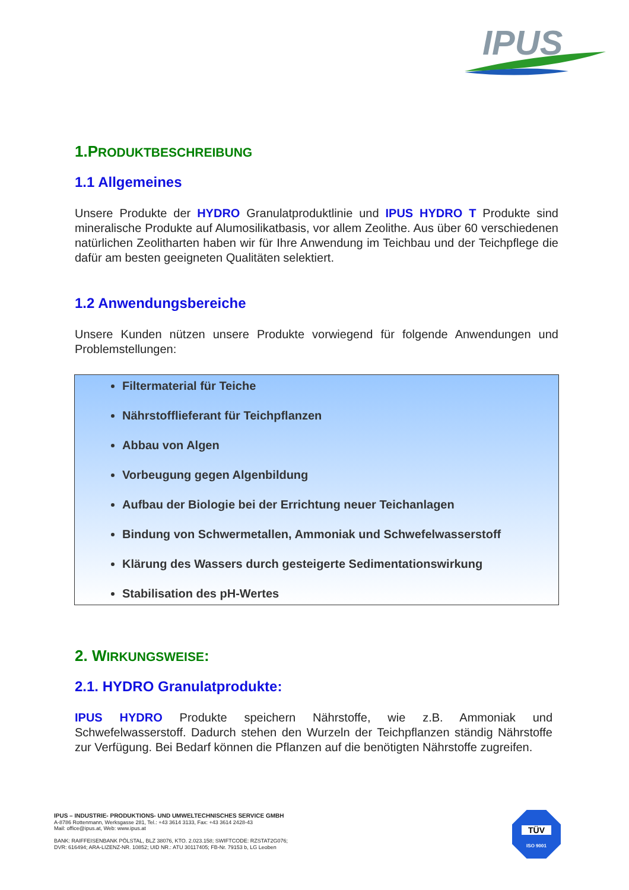IPUS
1.PRODUKTBESCHREIBUNG
1.1 Allgemeines
Unsere Produkte der HYDRO Granulatproduktlinie und IPUS HYDRO T Produkte sind mineralische Produkte auf Alumosilikatbasis, vor allem Zeolithe. Aus über 60 verschiedenen natürlichen Zeolitharten haben wir für Ihre Anwendung im Teichbau und der Teichpflege die dafür am besten geeigneten Qualitäten selektiert.
1.2 Anwendungsbereiche
Unsere Kunden nützen unsere Produkte vorwiegend für folgende Anwendungen und Problemstellungen:
Filtermaterial für Teiche
Nährstofflieferant für Teichpflanzen
Abbau von Algen
Vorbeugung gegen Algenbildung
Aufbau der Biologie bei der Errichtung neuer Teichanlagen
Bindung von Schwermetallen, Ammoniak und Schwefelwasserstoff
Klärung des Wassers durch gesteigerte Sedimentationswirkung
Stabilisation des pH-Wertes
2. WIRKUNGSWEISE:
2.1. HYDRO Granulatprodukte:
IPUS HYDRO Produkte speichern Nährstoffe, wie z.B. Ammoniak und Schwefelwasserstoff. Dadurch stehen den Wurzeln der Teichpflanzen ständig Nährstoffe zur Verfügung. Bei Bedarf können die Pflanzen auf die benötigten Nährstoffe zugreifen.
IPUS – INDUSTRIE- PRODUKTIONS- UND UMWELTECHNISCHES SERVICE GMBH
A-8786 Rottenmann, Werksgasse 281, Tel.: +43 3614 3133, Fax: +43 3614 2428-43
Mail: office@ipus.at, Web: www.ipus.at
BANK: RAIFFEISENBANK PÖLSTAL, BLZ 38076, KTO. 2.023.158; SWIFTCODE: RZSTAT2G076;
DVR: 616494; ARA-LIZENZ-NR. 10852; UID NR.: ATU 30117405; FB-Nr. 79153 b, LG Leoben
TÜV
ISO 9001